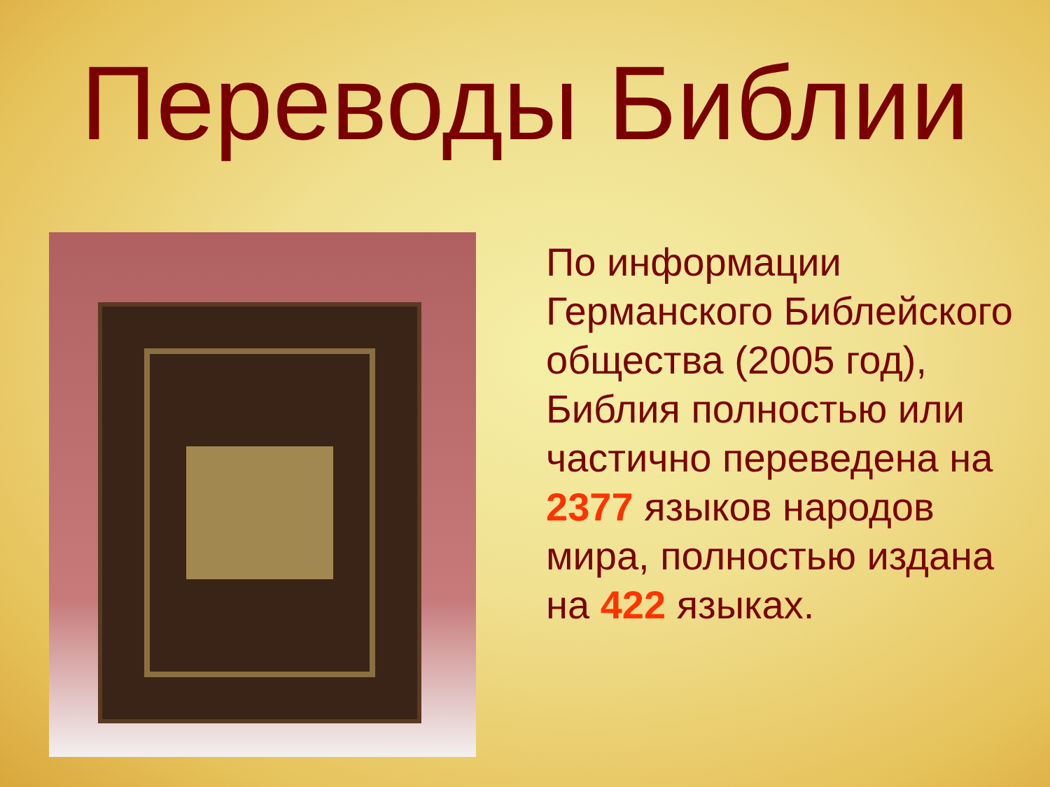Переводы Библии
По информации Германского Библейского общества (2005 год), Библия полностью или частично переведена на 2377 языков народов мира, полностью издана на 422 языках.